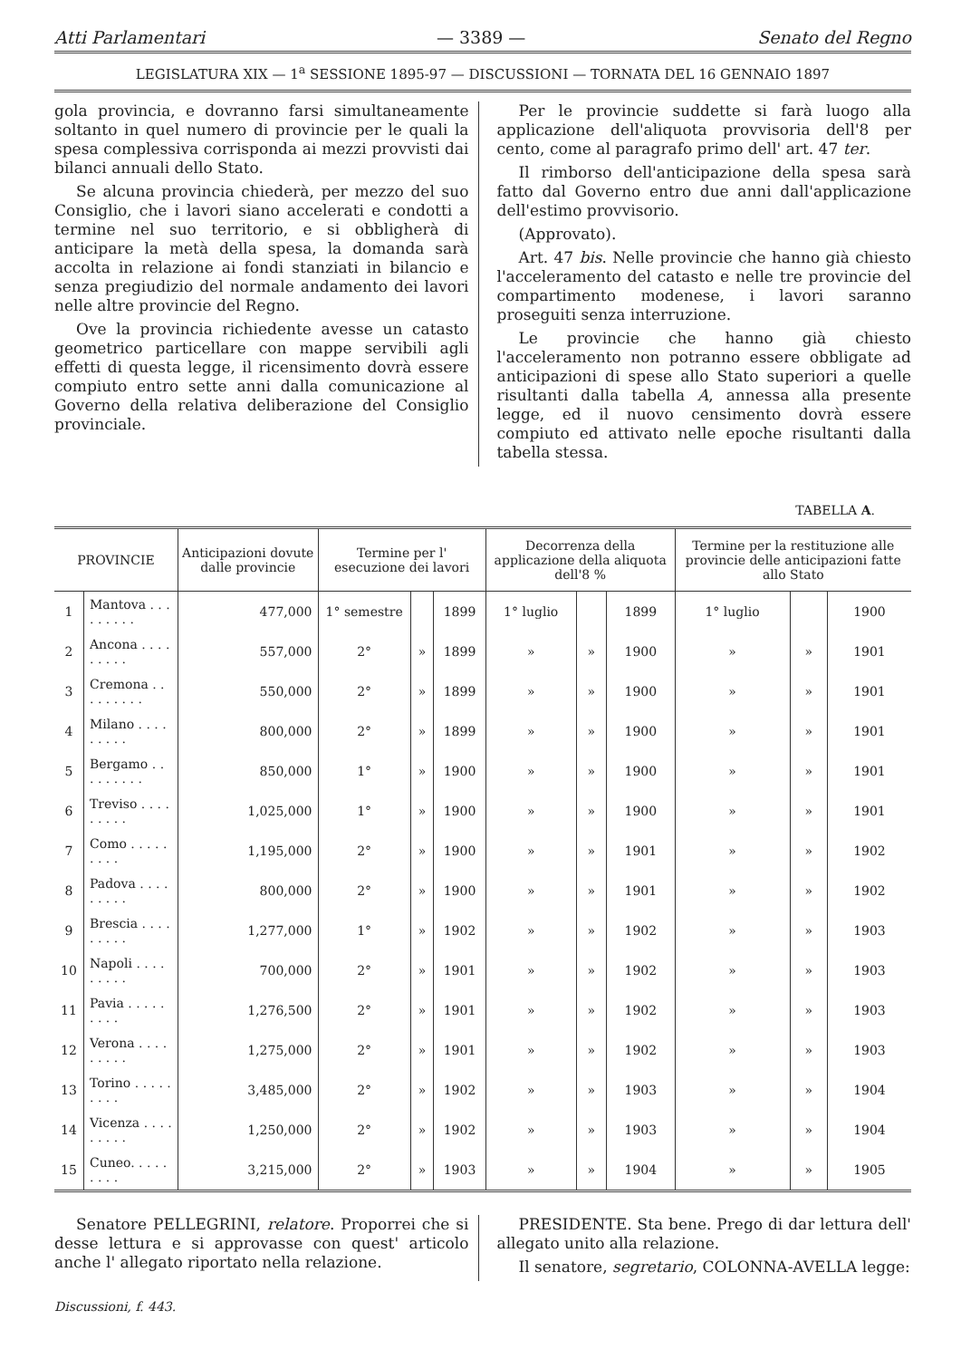Atti Parlamentari — 3389 — Senato del Regno
LEGISLATURA XIX — 1<sup>a</sup> SESSIONE 1895-97 — DISCUSSIONI — TORNATA DEL 16 GENNAIO 1897
gola provincia, e dovranno farsi simultaneamente soltanto in quel numero di provincie per le quali la spesa complessiva corrisponda ai mezzi provvisti dai bilanci annuali dello Stato.
Se alcuna provincia chiederà, per mezzo del suo Consiglio, che i lavori siano accelerati e condotti a termine nel suo territorio, e si obbligherà di anticipare la metà della spesa, la domanda sarà accolta in relazione ai fondi stanziati in bilancio e senza pregiudizio del normale andamento dei lavori nelle altre provincie del Regno.
Ove la provincia richiedente avesse un catasto geometrico particellare con mappe servibili agli effetti di questa legge, il ricensimento dovrà essere compiuto entro sette anni dalla comunicazione al Governo della relativa deliberazione del Consiglio provinciale.
Per le provincie suddette si farà luogo alla applicazione dell'aliquota provvisoria dell'8 per cento, come al paragrafo primo dell' art. 47 ter.
Il rimborso dell'anticipazione della spesa sarà fatto dal Governo entro due anni dall'applicazione dell'estimo provvisorio.
(Approvato).
Art. 47 bis. Nelle provincie che hanno già chiesto l'acceleramento del catasto e nelle tre provincie del compartimento modenese, i lavori saranno proseguiti senza interruzione.
Le provincie che hanno già chiesto l'acceleramento non potranno essere obbligate ad anticipazioni di spese allo Stato superiori a quelle risultanti dalla tabella A, annessa alla presente legge, ed il nuovo censimento dovrà essere compiuto ed attivato nelle epoche risultanti dalla tabella stessa.
TABELLA A.
| PROVINCIE | | Anticipazioni dovute dalle provincie | Termine per l' esecuzione dei lavori | | | Decorrenza della applicazione della aliquota dell'8 % | | | Termine per la restituzione alle provincie delle anticipazioni fatte allo Stato | | |
| --- | --- | --- | --- | --- | --- | --- | --- | --- | --- | --- | --- |
| 1 | Mantova . . . . . . . . . | 477,000 | 1° semestre | | 1899 | 1° luglio | | 1899 | 1° luglio | | 1900 |
| 2 | Ancona . . . . . . . . . | 557,000 | 2° | » | 1899 | » | » | 1900 | » | » | 1901 |
| 3 | Cremona . . . . . . . . . | 550,000 | 2° | » | 1899 | » | » | 1900 | » | » | 1901 |
| 4 | Milano . . . . . . . . . | 800,000 | 2° | » | 1899 | » | » | 1900 | » | » | 1901 |
| 5 | Bergamo . . . . . . . . . | 850,000 | 1° | » | 1900 | » | » | 1900 | » | » | 1901 |
| 6 | Treviso . . . . . . . . . | 1,025,000 | 1° | » | 1900 | » | » | 1900 | » | » | 1901 |
| 7 | Como . . . . . . . . . | 1,195,000 | 2° | » | 1900 | » | » | 1901 | » | » | 1902 |
| 8 | Padova . . . . . . . . . | 800,000 | 2° | » | 1900 | » | » | 1901 | » | » | 1902 |
| 9 | Brescia . . . . . . . . . | 1,277,000 | 1° | » | 1902 | » | » | 1902 | » | » | 1903 |
| 10 | Napoli . . . . . . . . . | 700,000 | 2° | » | 1901 | » | » | 1902 | » | » | 1903 |
| 11 | Pavia . . . . . . . . . | 1,276,500 | 2° | » | 1901 | » | » | 1902 | » | » | 1903 |
| 12 | Verona . . . . . . . . . | 1,275,000 | 2° | » | 1901 | » | » | 1902 | » | » | 1903 |
| 13 | Torino . . . . . . . . . | 3,485,000 | 2° | » | 1902 | » | » | 1903 | » | » | 1904 |
| 14 | Vicenza . . . . . . . . . | 1,250,000 | 2° | » | 1902 | » | » | 1903 | » | » | 1904 |
| 15 | Cuneo. . . . . . . . . | 3,215,000 | 2° | » | 1903 | » | » | 1904 | » | » | 1905 |
Senatore PELLEGRINI, relatore. Proporrei che si desse lettura e si approvasse con quest' articolo anche l' allegato riportato nella relazione.
PRESIDENTE. Sta bene. Prego di dar lettura dell' allegato unito alla relazione.
Il senatore, segretario, COLONNA-AVELLA legge:
Discussioni, f. 443.